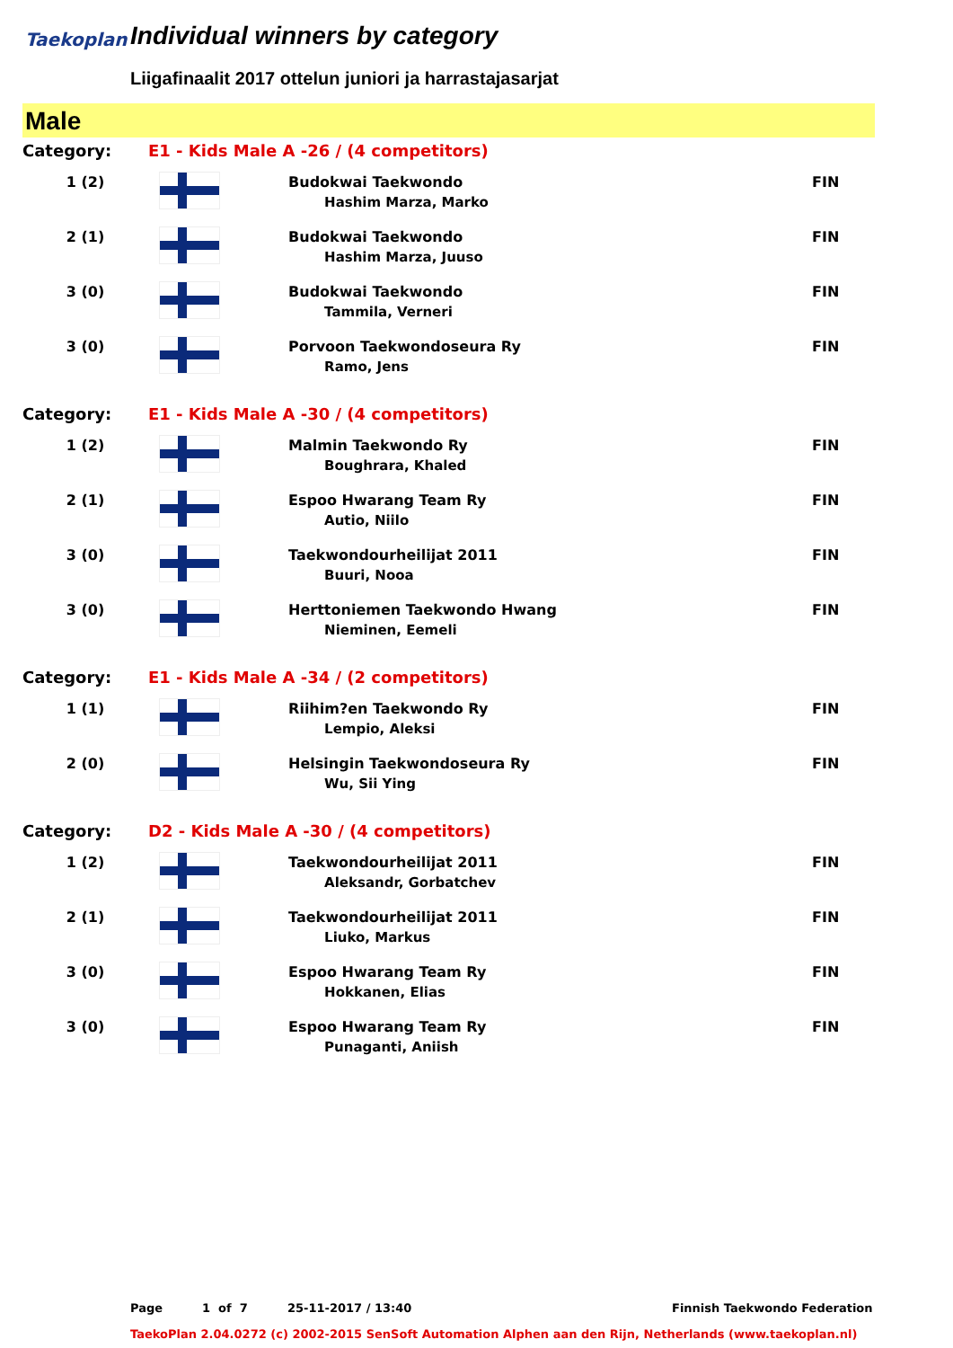Taekoplan Individual winners by category
Liigafinaalit 2017 ottelun juniori ja harrastajasarjat
Male
| Category: | E1 - Kids Male A -26 / (4 competitors) | | |
| 1 (2) | | Budokwai Taekwondo Hashim Marza, Marko | FIN |
| 2 (1) | | Budokwai Taekwondo Hashim Marza, Juuso | FIN |
| 3 (0) | | Budokwai Taekwondo Tammila, Verneri | FIN |
| 3 (0) | | Porvoon Taekwondoseura Ry Ramo, Jens | FIN |
| Category: | E1 - Kids Male A -30 / (4 competitors) | | |
| 1 (2) | | Malmin Taekwondo Ry Boughrara, Khaled | FIN |
| 2 (1) | | Espoo Hwarang Team Ry Autio, Niilo | FIN |
| 3 (0) | | Taekwondourheilijat 2011 Buuri, Nooa | FIN |
| 3 (0) | | Herttoniemen Taekwondo Hwang Nieminen, Eemeli | FIN |
| Category: | E1 - Kids Male A -34 / (2 competitors) | | |
| 1 (1) | | Riihim?en Taekwondo Ry Lempio, Aleksi | FIN |
| 2 (0) | | Helsingin Taekwondoseura Ry Wu, Sii Ying | FIN |
| Category: | D2 - Kids Male A -30 / (4 competitors) | | |
| 1 (2) | | Taekwondourheilijat 2011 Aleksandr, Gorbatchev | FIN |
| 2 (1) | | Taekwondourheilijat 2011 Liuko, Markus | FIN |
| 3 (0) | | Espoo Hwarang Team Ry Hokkanen, Elias | FIN |
| 3 (0) | | Espoo Hwarang Team Ry Punaganti, Aniish | FIN |
Page 1 of 7 25-11-2017 / 13:40 Finnish Taekwondo Federation
TaekoPlan 2.04.0272 (c) 2002-2015 SenSoft Automation Alphen aan den Rijn, Netherlands (www.taekoplan.nl)